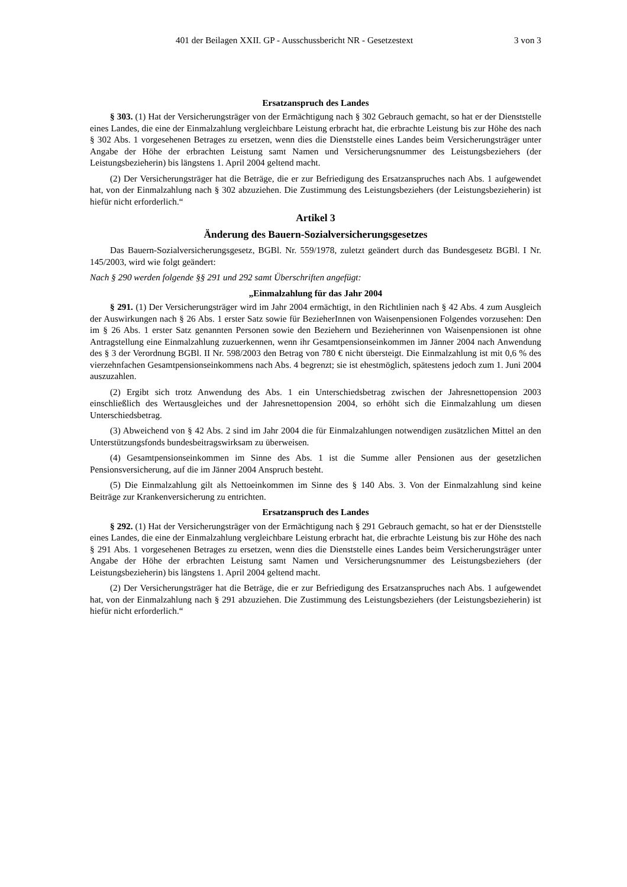401 der Beilagen XXII. GP - Ausschussbericht NR - Gesetzestext 3 von 3
Ersatzanspruch des Landes
§ 303. (1) Hat der Versicherungsträger von der Ermächtigung nach § 302 Gebrauch gemacht, so hat er der Dienststelle eines Landes, die eine der Einmalzahlung vergleichbare Leistung erbracht hat, die erbrachte Leistung bis zur Höhe des nach § 302 Abs. 1 vorgesehenen Betrages zu ersetzen, wenn dies die Dienststelle eines Landes beim Versicherungsträger unter Angabe der Höhe der erbrachten Leistung samt Namen und Versicherungsnummer des Leistungsbeziehers (der Leistungsbezieherin) bis längstens 1. April 2004 geltend macht.
(2) Der Versicherungsträger hat die Beträge, die er zur Befriedigung des Ersatzanspruches nach Abs. 1 aufgewendet hat, von der Einmalzahlung nach § 302 abzuziehen. Die Zustimmung des Leistungsbeziehers (der Leistungsbezieherin) ist hiefür nicht erforderlich.“
Artikel 3
Änderung des Bauern-Sozialversicherungsgesetzes
Das Bauern-Sozialversicherungsgesetz, BGBl. Nr. 559/1978, zuletzt geändert durch das Bundesgesetz BGBl. I Nr. 145/2003, wird wie folgt geändert:
Nach § 290 werden folgende §§ 291 und 292 samt Überschriften angefügt:
„Einmalzahlung für das Jahr 2004
§ 291. (1) Der Versicherungsträger wird im Jahr 2004 ermächtigt, in den Richtlinien nach § 42 Abs. 4 zum Ausgleich der Auswirkungen nach § 26 Abs. 1 erster Satz sowie für BezieherInnen von Waisenpensionen Folgendes vorzusehen: Den im § 26 Abs. 1 erster Satz genannten Personen sowie den Beziehern und Bezieherinnen von Waisenpensionen ist ohne Antragstellung eine Einmalzahlung zuzuerkennen, wenn ihr Gesamtpensionseinkommen im Jänner 2004 nach Anwendung des § 3 der Verordnung BGBl. II Nr. 598/2003 den Betrag von 780 € nicht übersteigt. Die Einmalzahlung ist mit 0,6 % des vierzehnfachen Gesamtpensionseinkommens nach Abs. 4 begrenzt; sie ist ehestmöglich, spätestens jedoch zum 1. Juni 2004 auszuzahlen.
(2) Ergibt sich trotz Anwendung des Abs. 1 ein Unterschiedsbetrag zwischen der Jahresnettopension 2003 einschließlich des Wertausgleiches und der Jahresnettopension 2004, so erhöht sich die Einmalzahlung um diesen Unterschiedsbetrag.
(3) Abweichend von § 42 Abs. 2 sind im Jahr 2004 die für Einmalzahlungen notwendigen zusätzlichen Mittel an den Unterstützungsfonds bundesbeitragswirksam zu überweisen.
(4) Gesamtpensionseinkommen im Sinne des Abs. 1 ist die Summe aller Pensionen aus der gesetzlichen Pensionsversicherung, auf die im Jänner 2004 Anspruch besteht.
(5) Die Einmalzahlung gilt als Nettoeinkommen im Sinne des § 140 Abs. 3. Von der Einmalzahlung sind keine Beiträge zur Krankenversicherung zu entrichten.
Ersatzanspruch des Landes
§ 292. (1) Hat der Versicherungsträger von der Ermächtigung nach § 291 Gebrauch gemacht, so hat er der Dienststelle eines Landes, die eine der Einmalzahlung vergleichbare Leistung erbracht hat, die erbrachte Leistung bis zur Höhe des nach § 291 Abs. 1 vorgesehenen Betrages zu ersetzen, wenn dies die Dienststelle eines Landes beim Versicherungsträger unter Angabe der Höhe der erbrachten Leistung samt Namen und Versicherungsnummer des Leistungsbeziehers (der Leistungsbezieherin) bis längstens 1. April 2004 geltend macht.
(2) Der Versicherungsträger hat die Beträge, die er zur Befriedigung des Ersatzanspruches nach Abs. 1 aufgewendet hat, von der Einmalzahlung nach § 291 abzuziehen. Die Zustimmung des Leistungsbeziehers (der Leistungsbezieherin) ist hiefür nicht erforderlich.“